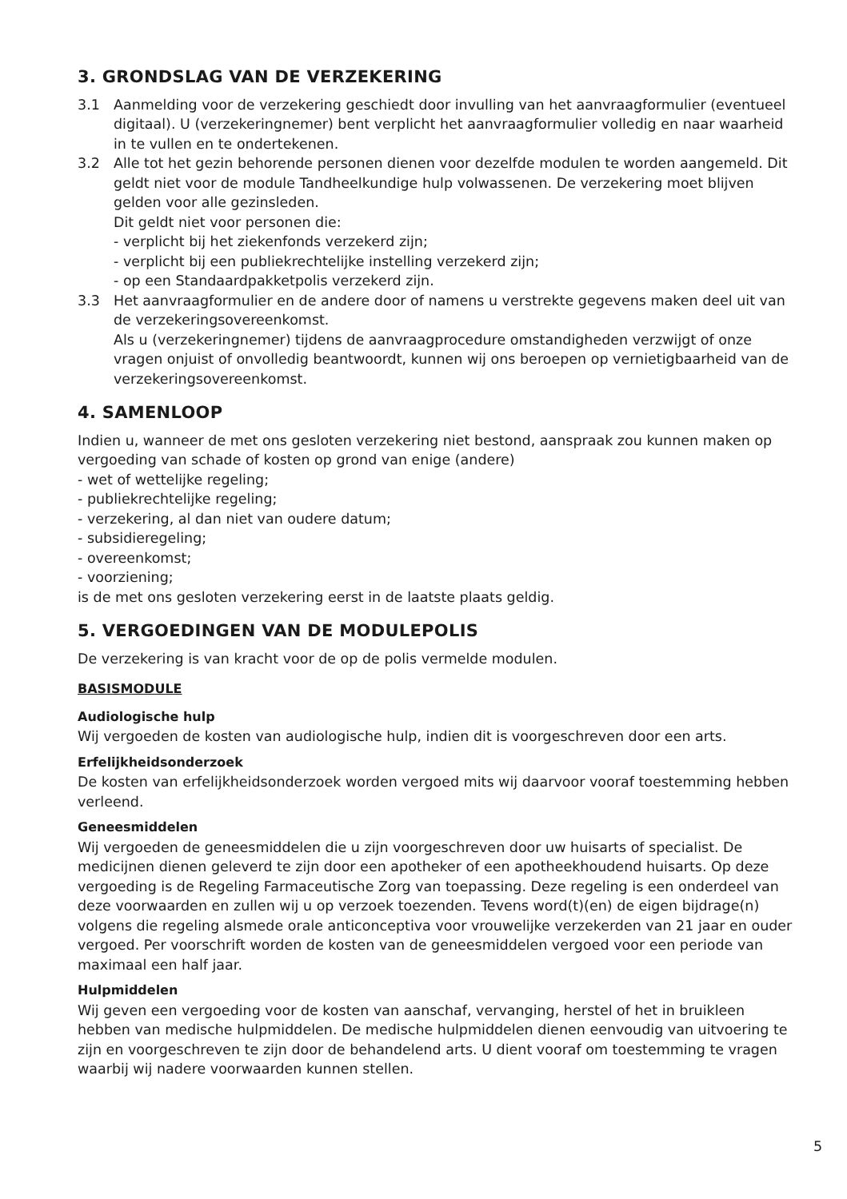3. GRONDSLAG VAN DE VERZEKERING
3.1 Aanmelding voor de verzekering geschiedt door invulling van het aanvraagformulier (eventueel digitaal). U (verzekeringnemer) bent verplicht het aanvraagformulier volledig en naar waarheid in te vullen en te ondertekenen.
3.2 Alle tot het gezin behorende personen dienen voor dezelfde modulen te worden aangemeld. Dit geldt niet voor de module Tandheelkundige hulp volwassenen. De verzekering moet blijven gelden voor alle gezinsleden.
Dit geldt niet voor personen die:
- verplicht bij het ziekenfonds verzekerd zijn;
- verplicht bij een publiekrechtelijke instelling verzekerd zijn;
- op een Standaardpakketpolis verzekerd zijn.
3.3 Het aanvraagformulier en de andere door of namens u verstrekte gegevens maken deel uit van de verzekeringsovereenkomst.
Als u (verzekeringnemer) tijdens de aanvraagprocedure omstandigheden verzwijgt of onze vragen onjuist of onvolledig beantwoordt, kunnen wij ons beroepen op vernietigbaarheid van de verzekeringsovereenkomst.
4. SAMENLOOP
Indien u, wanneer de met ons gesloten verzekering niet bestond, aanspraak zou kunnen maken op vergoeding van schade of kosten op grond van enige (andere)
- wet of wettelijke regeling;
- publiekrechtelijke regeling;
- verzekering, al dan niet van oudere datum;
- subsidieregeling;
- overeenkomst;
- voorziening;
is de met ons gesloten verzekering eerst in de laatste plaats geldig.
5. VERGOEDINGEN VAN DE MODULEPOLIS
De verzekering is van kracht voor de op de polis vermelde modulen.
BASISMODULE
Audiologische hulp
Wij vergoeden de kosten van audiologische hulp, indien dit is voorgeschreven door een arts.
Erfelijkheidsonderzoek
De kosten van erfelijkheidsonderzoek worden vergoed mits wij daarvoor vooraf toestemming hebben verleend.
Geneesmiddelen
Wij vergoeden de geneesmiddelen die u zijn voorgeschreven door uw huisarts of specialist. De medicijnen dienen geleverd te zijn door een apotheker of een apotheekhoudend huisarts. Op deze vergoeding is de Regeling Farmaceutische Zorg van toepassing. Deze regeling is een onderdeel van deze voorwaarden en zullen wij u op verzoek toezenden. Tevens word(t)(en) de eigen bijdrage(n) volgens die regeling alsmede orale anticonceptiva voor vrouwelijke verzekerden van 21 jaar en ouder vergoed. Per voorschrift worden de kosten van de geneesmiddelen vergoed voor een periode van maximaal een half jaar.
Hulpmiddelen
Wij geven een vergoeding voor de kosten van aanschaf, vervanging, herstel of het in bruikleen hebben van medische hulpmiddelen. De medische hulpmiddelen dienen eenvoudig van uitvoering te zijn en voorgeschreven te zijn door de behandelend arts. U dient vooraf om toestemming te vragen waarbij wij nadere voorwaarden kunnen stellen.
5